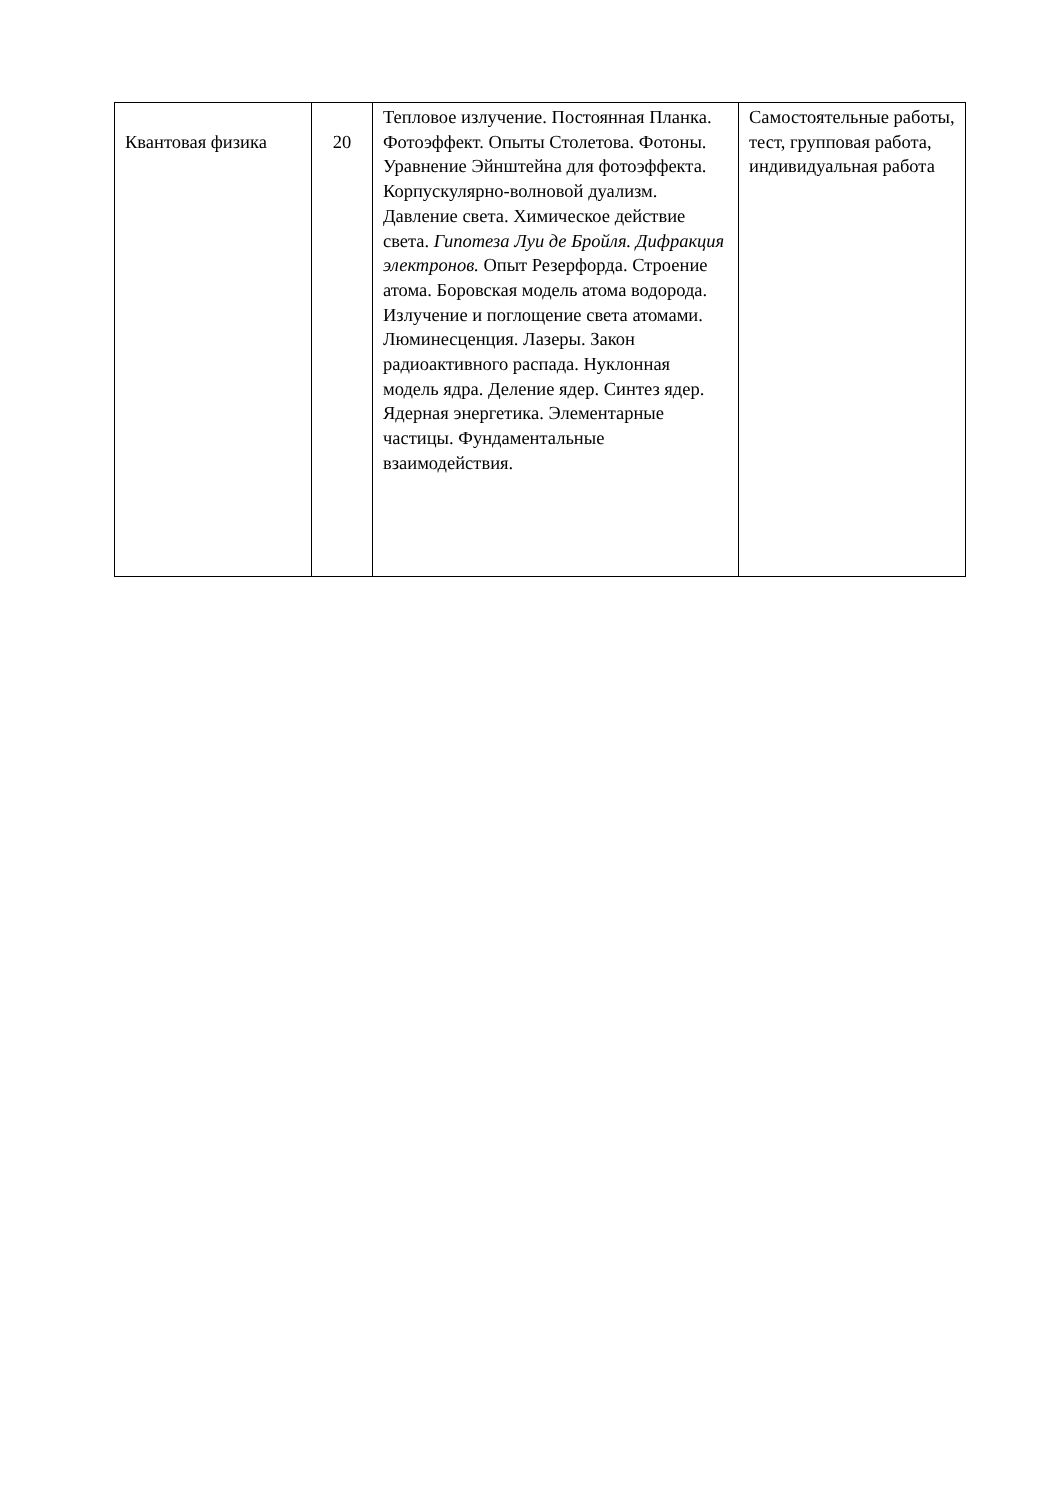| Квантовая физика | 20 | Тепловое излучение. Постоянная Планка. Фотоэффект. Опыты Столетова. Фотоны. Уравнение Эйнштейна для фотоэффекта. Корпускулярно-волновой дуализм. Давление света. Химическое действие света. Гипотеза Луи де Бройля. Дифракция электронов. Опыт Резерфорда. Строение атома. Боровская модель атома водорода. Излучение и поглощение света атомами. Люминесценция. Лазеры. Закон радиоактивного распада. Нуклонная модель ядра. Деление ядер. Синтез ядер. Ядерная энергетика. Элементарные частицы. Фундаментальные взаимодействия. | Самостоятельные работы, тест, групповая работа, индивидуальная работа |